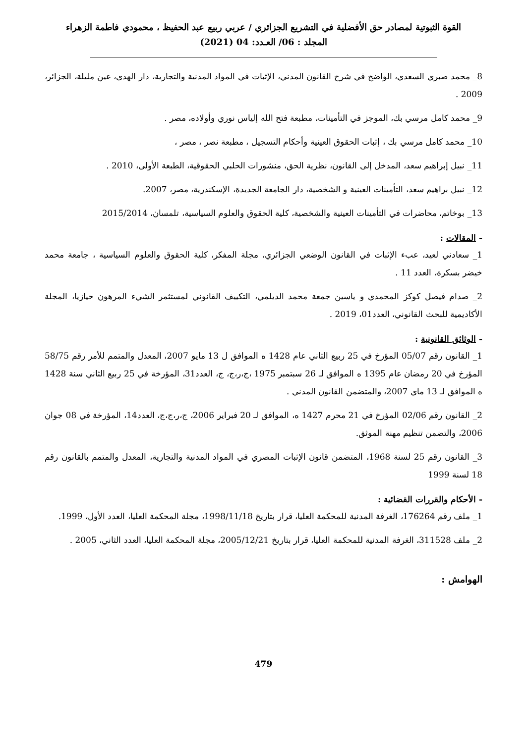القوة الثبوتية لمصادر حق الأفضلية في التشريع الجزائري / عربي ربيع عبد الحفيظ ، محمودي فاطمة الزهراء
المجلد : 06/ العـدد: 04 (2021)
8_ محمد صبري السعدي، الواضح في شرح القانون المدني، الإثبات في المواد المدنية والتجارية، دار الهدى، عين مليلة، الجزائر، 2009 .
9_ محمد كامل مرسي بك، الموجز في التأمينات، مطبعة فتح الله إلياس نوري وأولاده، مصر .
10_ محمد كامل مرسي بك ، إثبات الحقوق العينية وأحكام التسجيل ، مطبعة نصر ، مصر ،
11_ نبيل إبراهيم سعد، المدخل إلى القانون، نظرية الحق، منشورات الحلبي الحقوقية، الطبعة الأولى، 2010 .
12_ نبيل براهيم سعد، التأمينات العينية و الشخصية، دار الجامعة الجديدة، الإسكندرية، مصر، 2007.
13_ بوخاتم، محاضرات في التأمينات العينية والشخصية، كلية الحقوق والعلوم السياسية، تلمسان، 2015/2014
- المقالات :
1_ سعادني لعيد، عبء الإثبات في القانون الوضعي الجزائري، مجلة المفكر، كلية الحقوق والعلوم السياسية ، جامعة محمد خيضر بسكرة، العدد 11 .
2_ صدام فيصل كوكز المحمدي و ياسين جمعة محمد الديلمي، التكييف القانوني لمستثمر الشيء المرهون حيازيا، المجلة الأكاديمية للبحث القانوني، العدد01، 2019 .
- الوثائق القانونية :
1_ القانون رقم 05/07 المؤرخ في 25 ربيع الثاني عام 1428 ه الموافق ل 13 مايو 2007، المعدل والمتمم للأمر رقم 58/75 المؤرخ في 20 رمضان عام 1395 ه الموافق لـ 26 سبتمبر 1975 ،ج،ر،ج، ج، العدد31، المؤرخة في 25 ربيع الثاني سنة 1428 ه الموافق لـ 13 ماي 2007، والمتضمن القانون المدني .
2_ القانون رقم 02/06 المؤرخ في 21 محرم 1427 ه، الموافق لـ 20 فبراير 2006، ج،ر،ج،ج، العدد14، المؤرخة في 08 جوان 2006، والتضمن تنظيم مهنة الموثق.
3_ القانون رقم 25 لسنة 1968، المتضمن قانون الإثبات المصري في المواد المدنية والتجارية، المعدل والمتمم بالقانون رقم 18 لسنة 1999
- الأحكام والقررات القضائية :
1_ ملف رقم 176264، الغرفة المدنية للمحكمة العليا، قرار بتاريخ 1998/11/18، مجلة المحكمة العليا، العدد الأول، 1999.
2_ ملف 311528، الغرفة المدنية للمحكمة العليا، قرار بتاريخ 2005/12/21، مجلة المحكمة العليا، العدد الثاني، 2005 .
الهوامش :
479